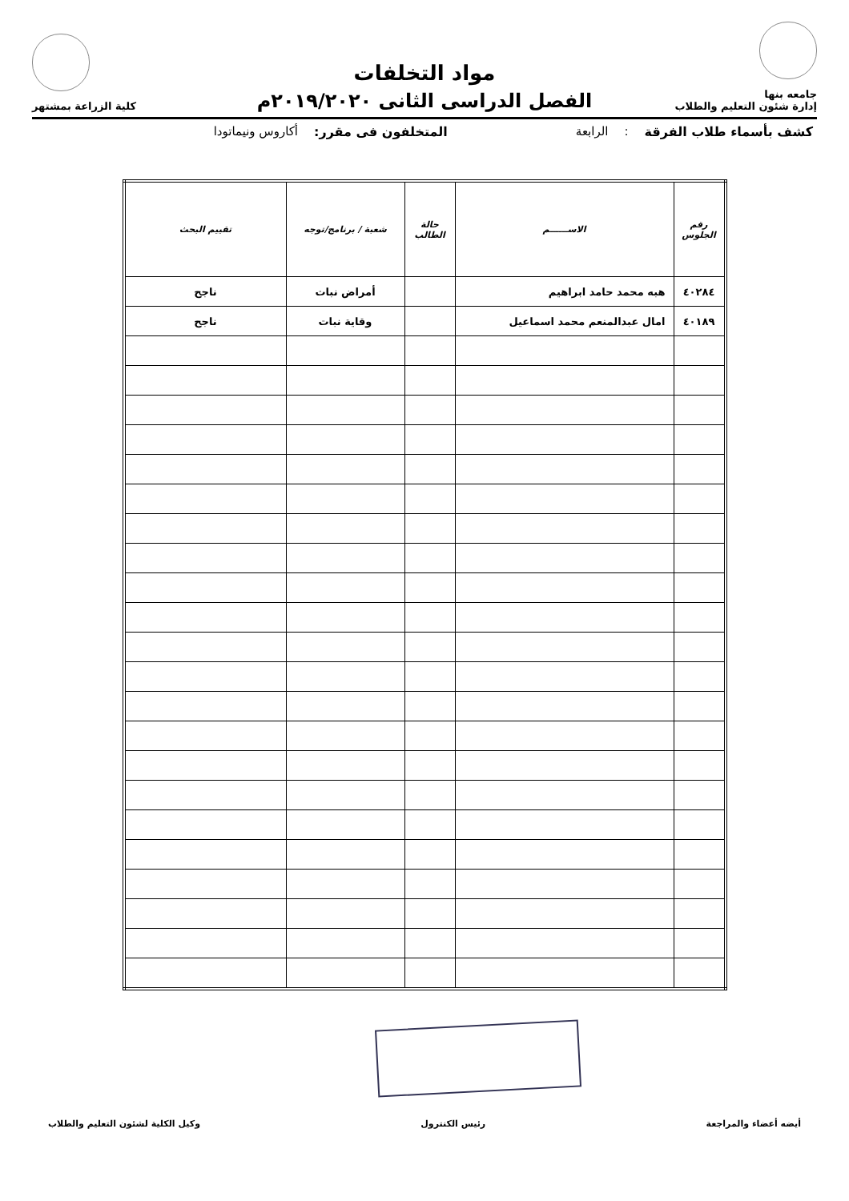جامعه بنها
إدارة شئون التعليم والطلاب
مواد التخلفات
الفصل الدراسى الثانى ٢٠١٩/٢٠٢٠م
كلية الزراعة بمشتهر
كشف بأسماء طلاب الفرقة : الرابعة المتخلفون فى مقرر: أكاروس ونيماتودا
| رقم الجلوس | الاســــــم | حالة الطالب | شعبة / برنامج/توجه | تقييم البحث |
| --- | --- | --- | --- | --- |
| ٤٠٢٨٤ | هبه محمد حامد ابراهيم | | أمراض نبات | ناجح |
| ٤٠١٨٩ | امال عبدالمنعم محمد اسماعيل | | وقاية نبات | ناجح |
أيضه أعضاء والمراجعة رئيس الكنترول وكيل الكلية لشئون التعليم والطلاب